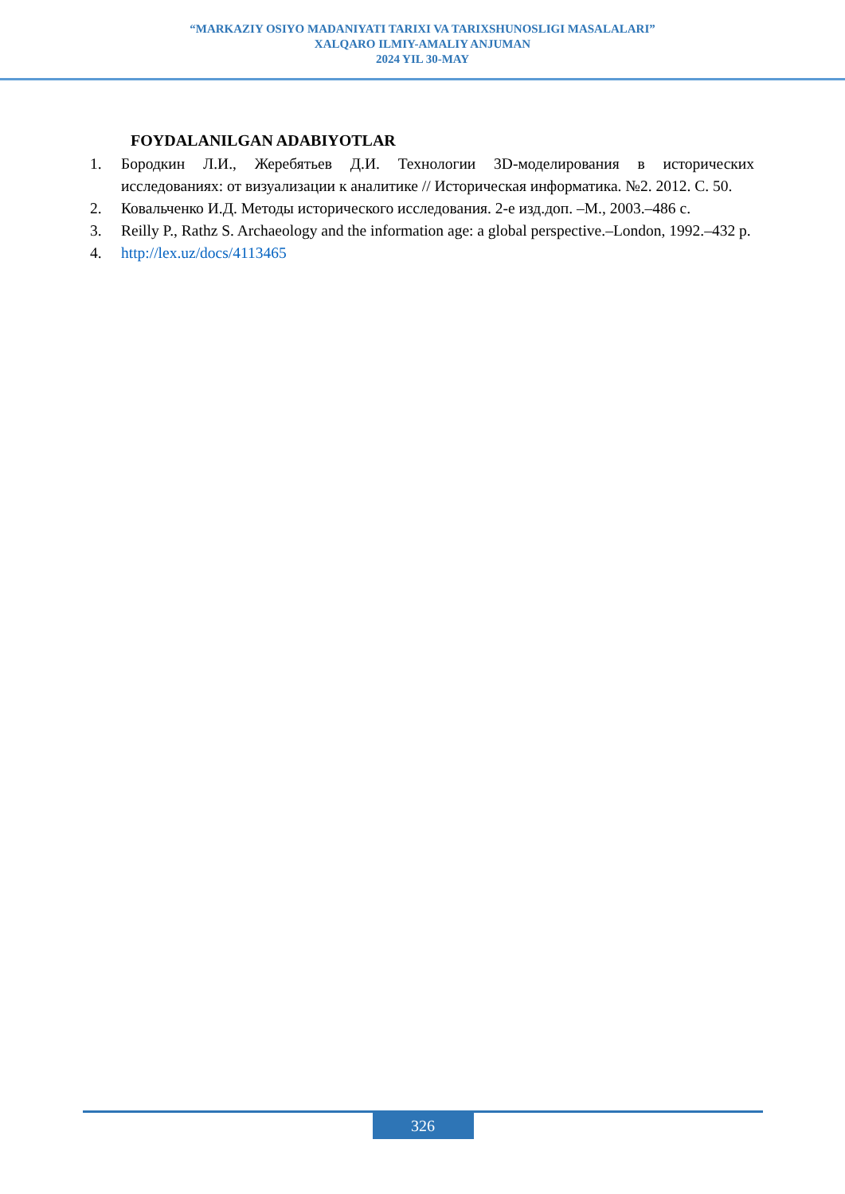“MARKAZIY OSIYO MADANIYATI TARIXI VA TARIXSHUNOSLIGI MASALALARI”
XALQARO ILMIY-AMALIY ANJUMAN
2024 YIL 30-MAY
FOYDALANILGAN ADABIYOTLAR
1. Бородкин Л.И., Жеребятьев Д.И. Технологии 3D-моделирования в исторических исследованиях: от визуализации к аналитике // Историческая информатика. №2. 2012. С. 50.
2. Ковальченко И.Д. Методы исторического исследования. 2-е изд.доп. –М., 2003.–486 с.
3. Reilly P., Rathz S. Archaeology and the information age: a global perspective.–London, 1992.–432 p.
4. http://lex.uz/docs/4113465
326